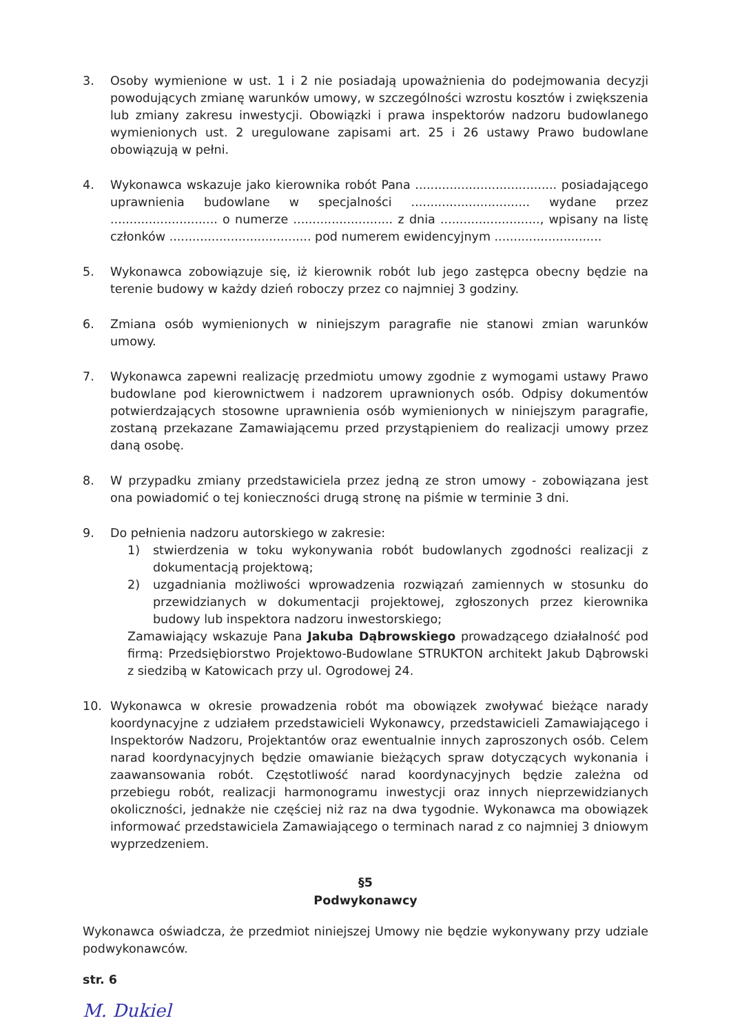3. Osoby wymienione w ust. 1 i 2 nie posiadają upoważnienia do podejmowania decyzji powodujących zmianę warunków umowy, w szczególności wzrostu kosztów i zwiększenia lub zmiany zakresu inwestycji. Obowiązki i prawa inspektorów nadzoru budowlanego wymienionych ust. 2 uregulowane zapisami art. 25 i 26 ustawy Prawo budowlane obowiązują w pełni.
4. Wykonawca wskazuje jako kierownika robót Pana ..................................... posiadającego uprawnienia budowlane w specjalności ............................... wydane przez ............................ o numerze .......................... z dnia .........................., wpisany na listę członków ..................................... pod numerem ewidencyjnym ............................
5. Wykonawca zobowiązuje się, iż kierownik robót lub jego zastępca obecny będzie na terenie budowy w każdy dzień roboczy przez co najmniej 3 godziny.
6. Zmiana osób wymienionych w niniejszym paragrafie nie stanowi zmian warunków umowy.
7. Wykonawca zapewni realizację przedmiotu umowy zgodnie z wymogami ustawy Prawo budowlane pod kierownictwem i nadzorem uprawnionych osób. Odpisy dokumentów potwierdzających stosowne uprawnienia osób wymienionych w niniejszym paragrafie, zostaną przekazane Zamawiającemu przed przystąpieniem do realizacji umowy przez daną osobę.
8. W przypadku zmiany przedstawiciela przez jedną ze stron umowy - zobowiązana jest ona powiadomić o tej konieczności drugą stronę na piśmie w terminie 3 dni.
9. Do pełnienia nadzoru autorskiego w zakresie:
1) stwierdzenia w toku wykonywania robót budowlanych zgodności realizacji z dokumentacją projektową;
2) uzgadniania możliwości wprowadzenia rozwiązań zamiennych w stosunku do przewidzianych w dokumentacji projektowej, zgłoszonych przez kierownika budowy lub inspektora nadzoru inwestorskiego;
Zamawiający wskazuje Pana Jakuba Dąbrowskiego prowadzącego działalność pod firmą: Przedsiębiorstwo Projektowo-Budowlane STRUKTON architekt Jakub Dąbrowski z siedzibą w Katowicach przy ul. Ogrodowej 24.
10. Wykonawca w okresie prowadzenia robót ma obowiązek zwoływać bieżące narady koordynacyjne z udziałem przedstawicieli Wykonawcy, przedstawicieli Zamawiającego i Inspektorów Nadzoru, Projektantów oraz ewentualnie innych zaproszonych osób. Celem narad koordynacyjnych będzie omawianie bieżących spraw dotyczących wykonania i zaawansowania robót. Częstotliwość narad koordynacyjnych będzie zależna od przebiegu robót, realizacji harmonogramu inwestycji oraz innych nieprzewidzianych okoliczności, jednakże nie częściej niż raz na dwa tygodnie. Wykonawca ma obowiązek informować przedstawiciela Zamawiającego o terminach narad z co najmniej 3 dniowym wyprzedzeniem.
§5
Podwykonawcy
Wykonawca oświadcza, że przedmiot niniejszej Umowy nie będzie wykonywany przy udziale podwykonawców.
str. 6
M. Dukiel